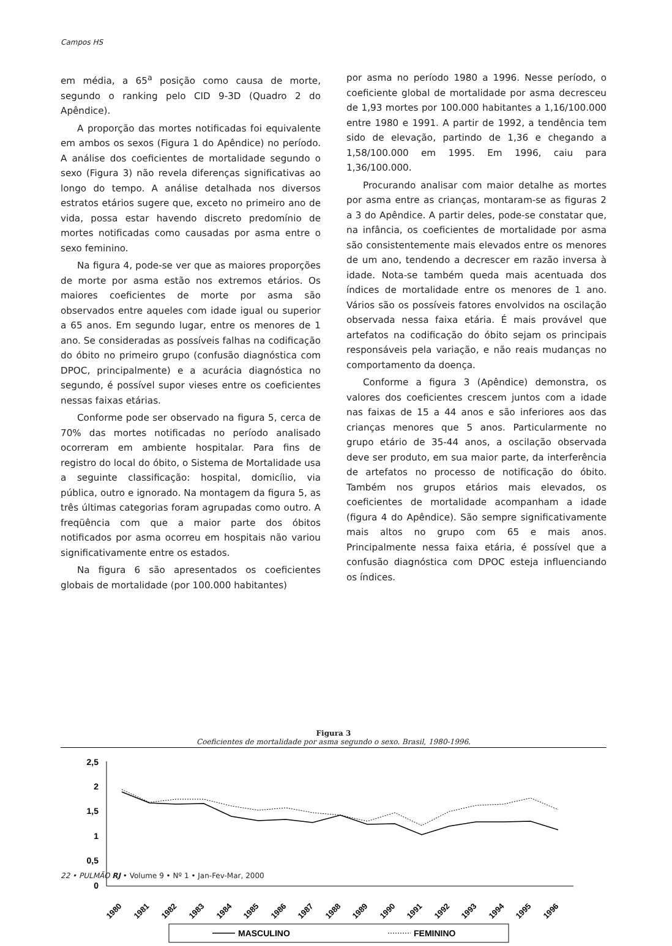Campos HS
em média, a 65<sup>a</sup> posição como causa de morte, segundo o ranking pelo CID 9-3D (Quadro 2 do Apêndice).
A proporção das mortes notificadas foi equivalente em ambos os sexos (Figura 1 do Apêndice) no período. A análise dos coeficientes de mortalidade segundo o sexo (Figura 3) não revela diferenças significativas ao longo do tempo. A análise detalhada nos diversos estratos etários sugere que, exceto no primeiro ano de vida, possa estar havendo discreto predomínio de mortes notificadas como causadas por asma entre o sexo feminino.
Na figura 4, pode-se ver que as maiores proporções de morte por asma estão nos extremos etários. Os maiores coeficientes de morte por asma são observados entre aqueles com idade igual ou superior a 65 anos. Em segundo lugar, entre os menores de 1 ano. Se consideradas as possíveis falhas na codificação do óbito no primeiro grupo (confusão diagnóstica com DPOC, principalmente) e a acurácia diagnóstica no segundo, é possível supor vieses entre os coeficientes nessas faixas etárias.
Conforme pode ser observado na figura 5, cerca de 70% das mortes notificadas no período analisado ocorreram em ambiente hospitalar. Para fins de registro do local do óbito, o Sistema de Mortalidade usa a seguinte classificação: hospital, domicílio, via pública, outro e ignorado. Na montagem da figura 5, as três últimas categorias foram agrupadas como outro. A freqüência com que a maior parte dos óbitos notificados por asma ocorreu em hospitais não variou significativamente entre os estados.
Na figura 6 são apresentados os coeficientes globais de mortalidade (por 100.000 habitantes)
por asma no período 1980 a 1996. Nesse período, o coeficiente global de mortalidade por asma decresceu de 1,93 mortes por 100.000 habitantes a 1,16/100.000 entre 1980 e 1991. A partir de 1992, a tendência tem sido de elevação, partindo de 1,36 e chegando a 1,58/100.000 em 1995. Em 1996, caiu para 1,36/100.000.
Procurando analisar com maior detalhe as mortes por asma entre as crianças, montaram-se as figuras 2 a 3 do Apêndice. A partir deles, pode-se constatar que, na infância, os coeficientes de mortalidade por asma são consistentemente mais elevados entre os menores de um ano, tendendo a decrescer em razão inversa à idade. Nota-se também queda mais acentuada dos índices de mortalidade entre os menores de 1 ano. Vários são os possíveis fatores envolvidos na oscilação observada nessa faixa etária. É mais provável que artefatos na codificação do óbito sejam os principais responsáveis pela variação, e não reais mudanças no comportamento da doença.
Conforme a figura 3 (Apêndice) demonstra, os valores dos coeficientes crescem juntos com a idade nas faixas de 15 a 44 anos e são inferiores aos das crianças menores que 5 anos. Particularmente no grupo etário de 35-44 anos, a oscilação observada deve ser produto, em sua maior parte, da interferência de artefatos no processo de notificação do óbito. Também nos grupos etários mais elevados, os coeficientes de mortalidade acompanham a idade (figura 4 do Apêndice). São sempre significativamente mais altos no grupo com 65 e mais anos. Principalmente nessa faixa etária, é possível que a confusão diagnóstica com DPOC esteja influenciando os índices.
Figura 3
Coeficientes de mortalidade por asma segundo o sexo. Brasil, 1980-1996.
2,5
2
1,5
1
0,5
0
1980
1981
1982
1983
1984
1985
1986
1987
1988
1989
1990
1991
1992
1993
1994
1995
1996
MASCULINO
FEMININO
22 • PULMÃO RJ • Volume 9 • Nº 1 • Jan-Fev-Mar, 2000